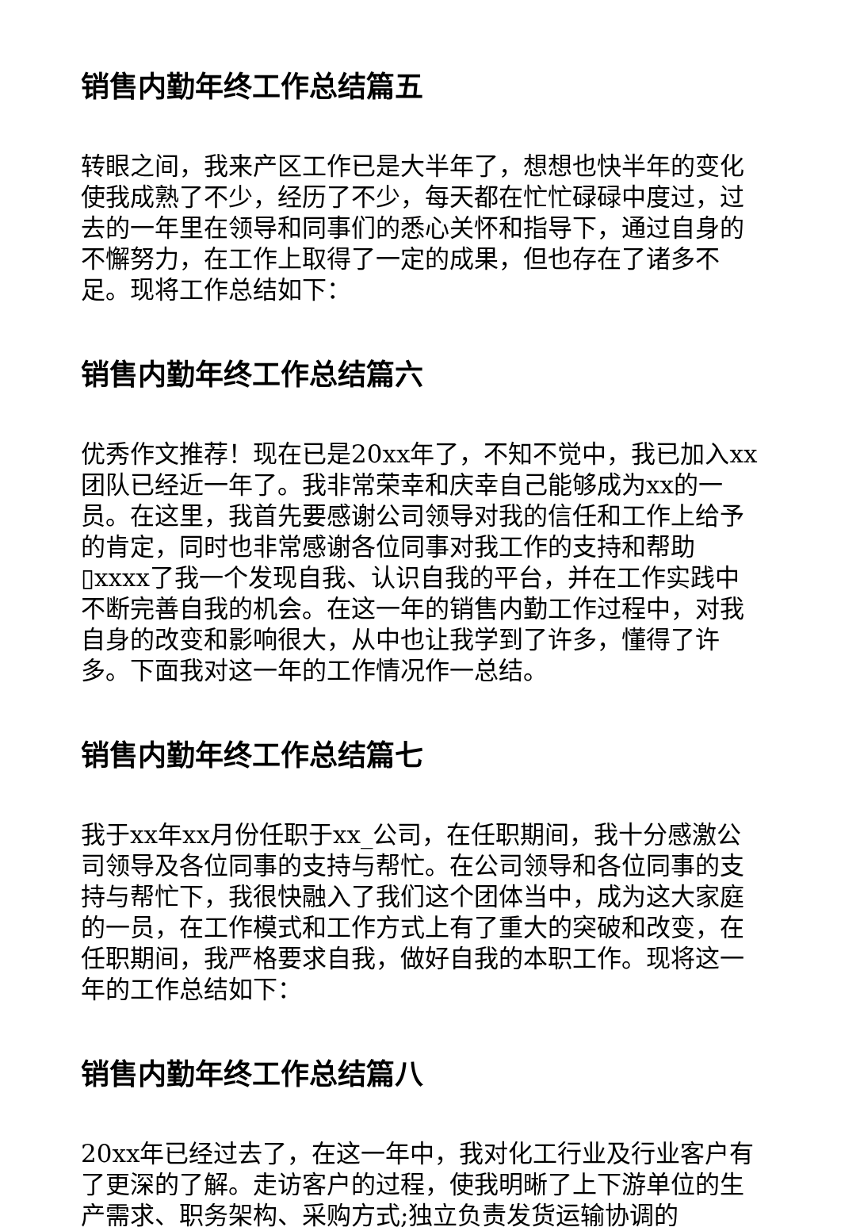销售内勤年终工作总结篇五
转眼之间，我来产区工作已是大半年了，想想也快半年的变化使我成熟了不少，经历了不少，每天都在忙忙碌碌中度过，过去的一年里在领导和同事们的悉心关怀和指导下，通过自身的不懈努力，在工作上取得了一定的成果，但也存在了诸多不足。现将工作总结如下：
销售内勤年终工作总结篇六
优秀作文推荐！现在已是20xx年了，不知不觉中，我已加入xx团队已经近一年了。我非常荣幸和庆幸自己能够成为xx的一员。在这里，我首先要感谢公司领导对我的信任和工作上给予的肯定，同时也非常感谢各位同事对我工作的支持和帮助▯xxxx了我一个发现自我、认识自我的平台，并在工作实践中不断完善自我的机会。在这一年的销售内勤工作过程中，对我自身的改变和影响很大，从中也让我学到了许多，懂得了许多。下面我对这一年的工作情况作一总结。
销售内勤年终工作总结篇七
我于xx年xx月份任职于xx_公司，在任职期间，我十分感激公司领导及各位同事的支持与帮忙。在公司领导和各位同事的支持与帮忙下，我很快融入了我们这个团体当中，成为这大家庭的一员，在工作模式和工作方式上有了重大的突破和改变，在任职期间，我严格要求自我，做好自我的本职工作。现将这一年的工作总结如下：
销售内勤年终工作总结篇八
20xx年已经过去了，在这一年中，我对化工行业及行业客户有了更深的了解。走访客户的过程，使我明晰了上下游单位的生产需求、职务架构、采购方式;独立负责发货运输协调的